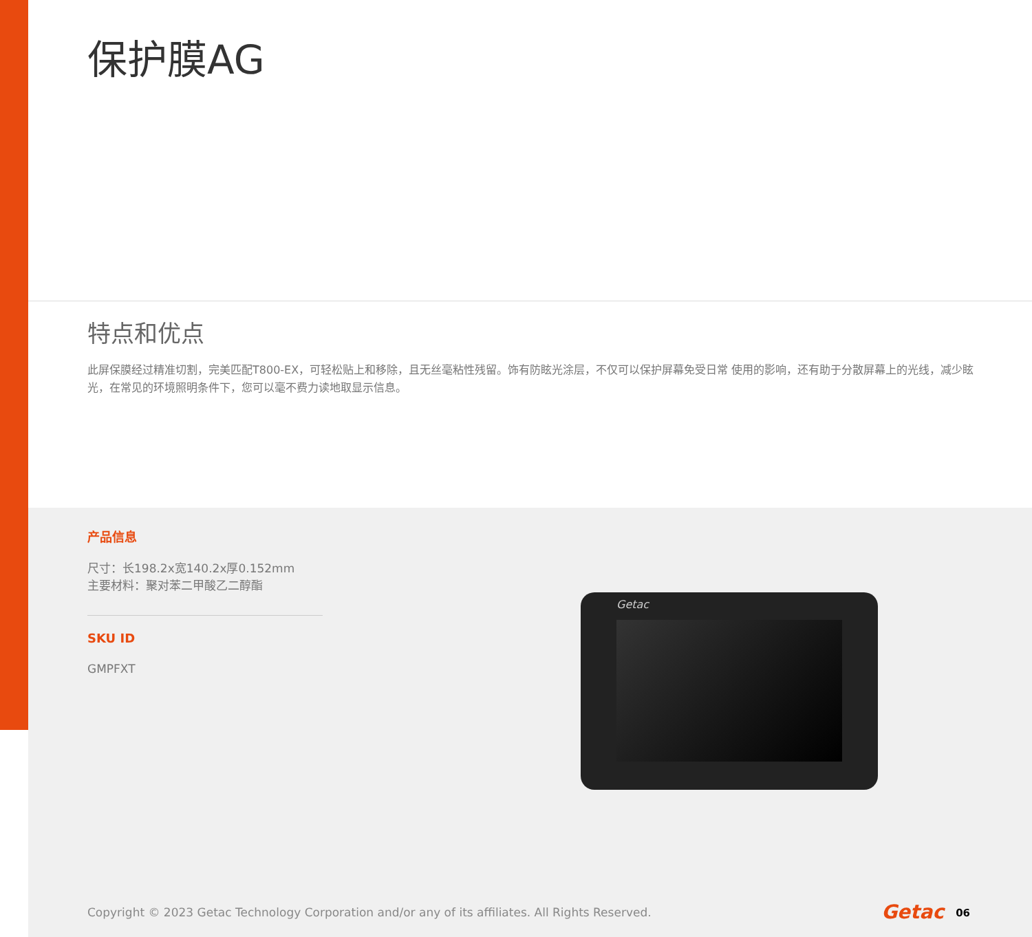保护膜AG
特点和优点
此屏保膜经过精准切割，完美匹配T800-EX，可轻松贴上和移除，且无丝毫粘性残留。饰有防眩光涂层，不仅可以保护屏幕免受日常 使用的影响，还有助于分散屏幕上的光线，减少眩光，在常见的环境照明条件下，您可以毫不费力读地取显示信息。
产品信息
尺寸：长198.2x宽140.2x厚0.152mm
主要材料：聚对苯二甲酸乙二醇酯
SKU ID
GMPFXT
Getac
Copyright © 2023 Getac Technology Corporation and/or any of its affiliates. All Rights Reserved.
Getac 06